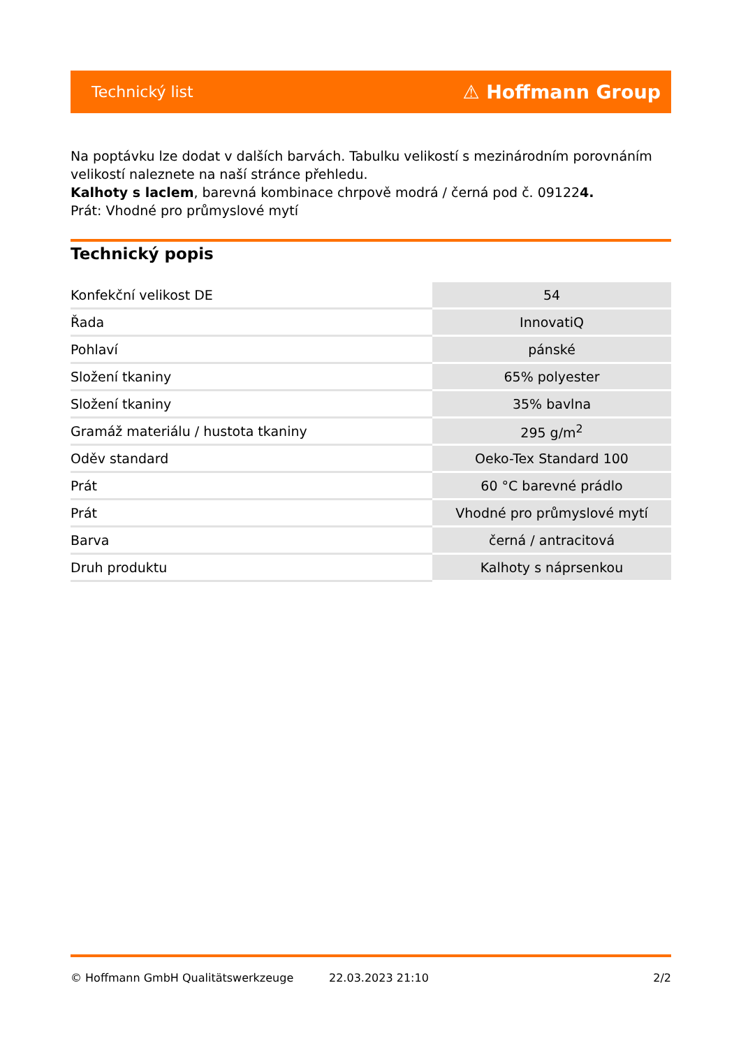Technický list ⚠ Hoffmann Group
Na poptávku lze dodat v dalších barvách. Tabulku velikostí s mezinárodním porovnáním velikostí naleznete na naší stránce přehledu.
Kalhoty s laclem, barevná kombinace chrpově modrá / černá pod č. 091224.
Prát: Vhodné pro průmyslové mytí
Technický popis
| Konfekční velikost DE | 54 |
| Řada | InnovatiQ |
| Pohlaví | pánské |
| Složení tkaniny | 65% polyester |
| Složení tkaniny | 35% bavlna |
| Gramáž materiálu / hustota tkaniny | 295 g/m<sup>2</sup> |
| Oděv standard | Oeko-Tex Standard 100 |
| Prát | 60 °C barevné prádlo |
| Prát | Vhodné pro průmyslové mytí |
| Barva | černá / antracitová |
| Druh produktu | Kalhoty s náprsenkou |
© Hoffmann GmbH Qualitätswerkzeuge 22.03.2023 21:10 2/2